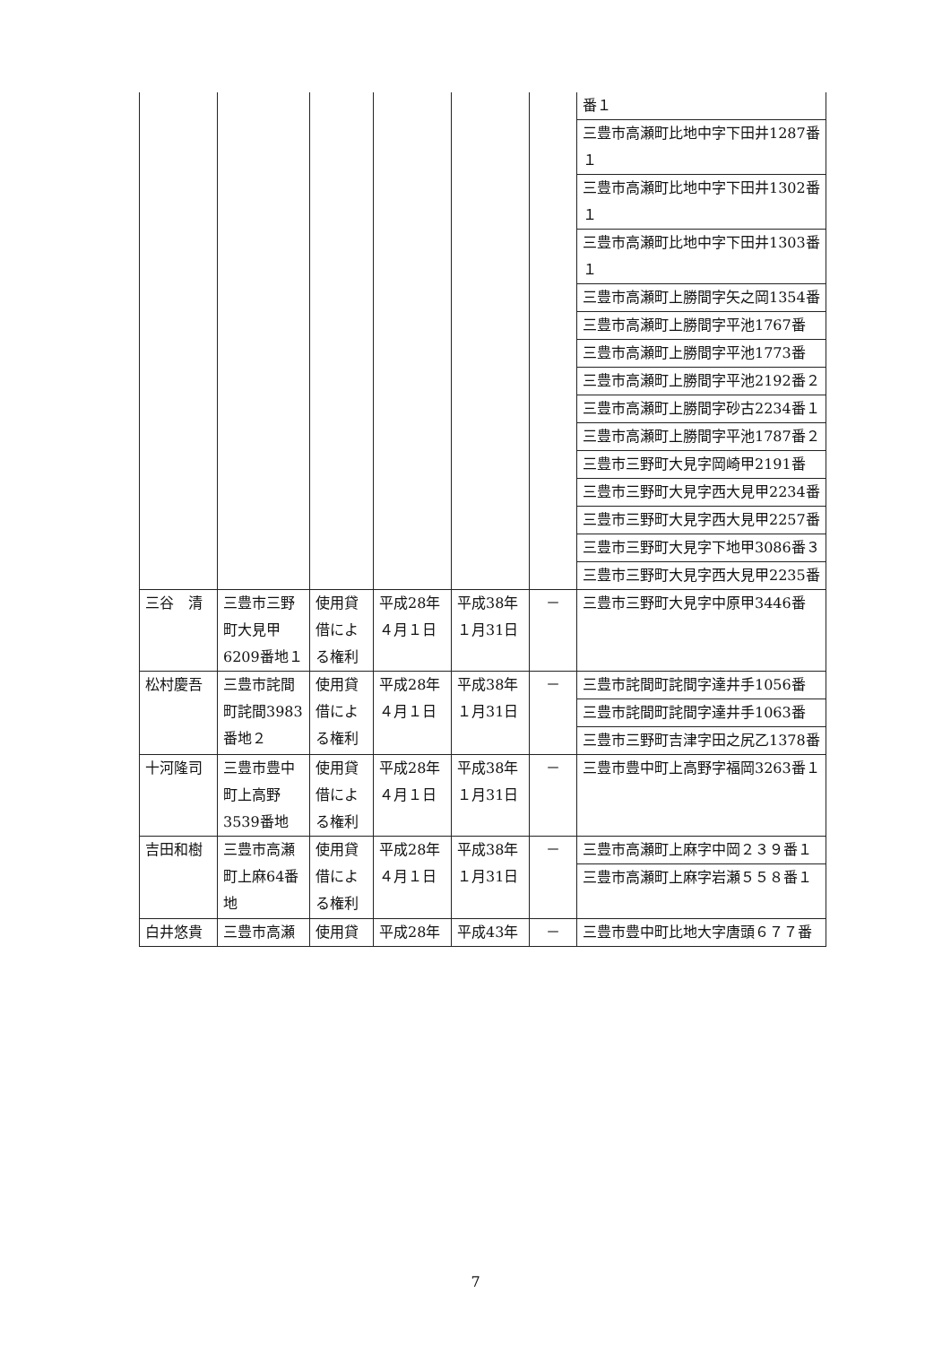| | | | | | | 番１ |
| | | | | | | 三豊市高瀬町比地中字下田井1287番１ |
| | | | | | | 三豊市高瀬町比地中字下田井1302番１ |
| | | | | | | 三豊市高瀬町比地中字下田井1303番１ |
| | | | | | | 三豊市高瀬町上勝間字矢之岡1354番 |
| | | | | | | 三豊市高瀬町上勝間字平池1767番 |
| | | | | | | 三豊市高瀬町上勝間字平池1773番 |
| | | | | | | 三豊市高瀬町上勝間字平池2192番２ |
| | | | | | | 三豊市高瀬町上勝間字砂古2234番１ |
| | | | | | | 三豊市高瀬町上勝間字平池1787番２ |
| | | | | | | 三豊市三野町大見字岡崎甲2191番 |
| | | | | | | 三豊市三野町大見字西大見甲2234番 |
| | | | | | | 三豊市三野町大見字西大見甲2257番 |
| | | | | | | 三豊市三野町大見字下地甲3086番３ |
| | | | | | | 三豊市三野町大見字西大見甲2235番 |
| 三谷 清 | 三豊市三野町大見甲6209番地１ | 使用貸借による権利 | 平成28年４月１日 | 平成38年１月31日 | － | 三豊市三野町大見字中原甲3446番 |
| 松村慶吾 | 三豊市詫間町詫間3983番地２ | 使用貸借による権利 | 平成28年４月１日 | 平成38年１月31日 | － | 三豊市詫間町詫間字達井手1056番 |
| | | | | | | 三豊市詫間町詫間字達井手1063番 |
| | | | | | | 三豊市三野町吉津字田之尻乙1378番 |
| 十河隆司 | 三豊市豊中町上高野3539番地 | 使用貸借による権利 | 平成28年４月１日 | 平成38年１月31日 | － | 三豊市豊中町上高野字福岡3263番１ |
| 吉田和樹 | 三豊市高瀬町上麻64番地 | 使用貸借による権利 | 平成28年４月１日 | 平成38年１月31日 | － | 三豊市高瀬町上麻字中岡２３９番１ |
| | | | | | | 三豊市高瀬町上麻字岩瀬５５８番１ |
| 白井悠貴 | 三豊市高瀬 | 使用貸 | 平成28年 | 平成43年 | － | 三豊市豊中町比地大字唐頭６７７番 |
7